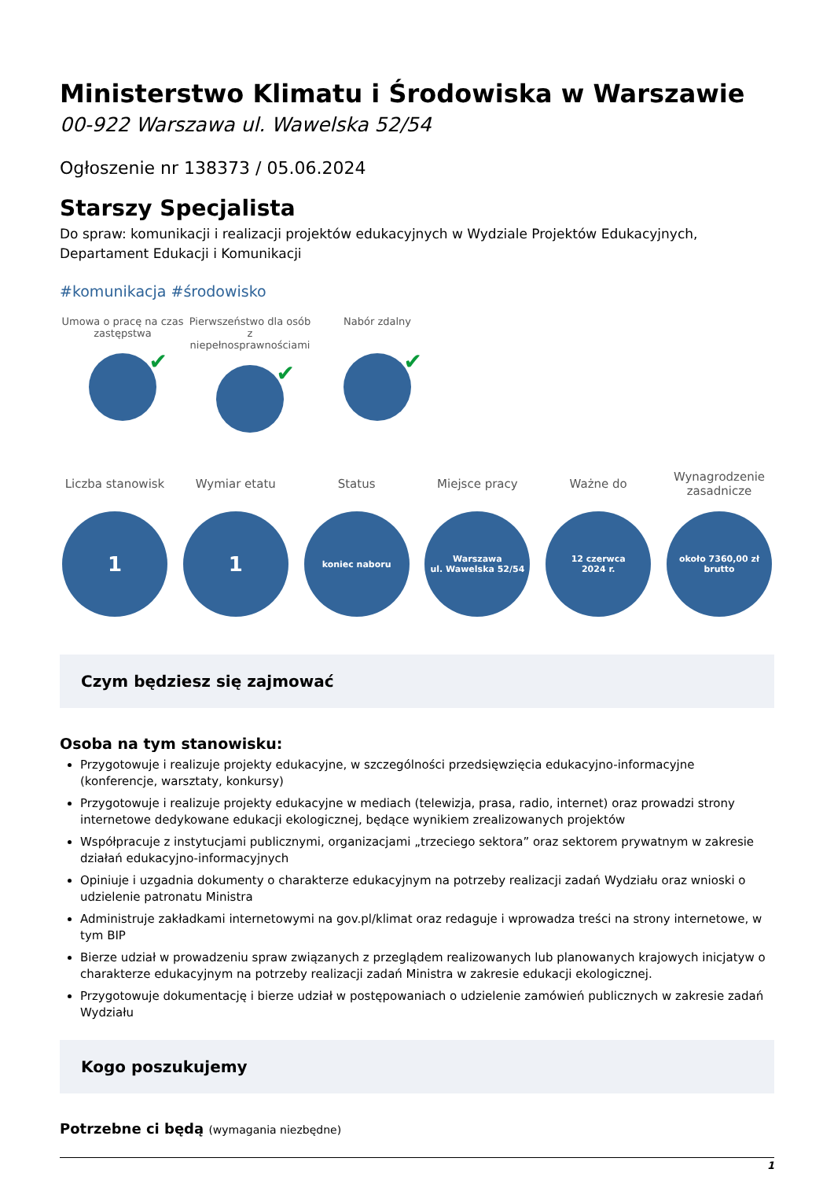Ministerstwo Klimatu i Środowiska w Warszawie
00-922 Warszawa ul. Wawelska 52/54
Ogłoszenie nr 138373 / 05.06.2024
Starszy Specjalista
Do spraw: komunikacji i realizacji projektów edukacyjnych w Wydziale Projektów Edukacyjnych, Departament Edukacji i Komunikacji
#komunikacja #środowisko
Umowa o pracę na czas zastępstwa
✔
Pierwszeństwo dla osób z niepełnosprawnościami
✔
Nabór zdalny
✔
Liczba stanowisk
1
Wymiar etatu
1
Status
koniec naboru
Miejsce pracy
Warszawa
ul. Wawelska 52/54
Ważne do
12 czerwca
2024 r.
Wynagrodzenie zasadnicze
około 7360,00 zł
brutto
Czym będziesz się zajmować
Osoba na tym stanowisku:
Przygotowuje i realizuje projekty edukacyjne, w szczególności przedsięwzięcia edukacyjno-informacyjne (konferencje, warsztaty, konkursy)
Przygotowuje i realizuje projekty edukacyjne w mediach (telewizja, prasa, radio, internet) oraz prowadzi strony internetowe dedykowane edukacji ekologicznej, będące wynikiem zrealizowanych projektów
Współpracuje z instytucjami publicznymi, organizacjami „trzeciego sektora” oraz sektorem prywatnym w zakresie działań edukacyjno-informacyjnych
Opiniuje i uzgadnia dokumenty o charakterze edukacyjnym na potrzeby realizacji zadań Wydziału oraz wnioski o udzielenie patronatu Ministra
Administruje zakładkami internetowymi na gov.pl/klimat oraz redaguje i wprowadza treści na strony internetowe, w tym BIP
Bierze udział w prowadzeniu spraw związanych z przeglądem realizowanych lub planowanych krajowych inicjatyw o charakterze edukacyjnym na potrzeby realizacji zadań Ministra w zakresie edukacji ekologicznej.
Przygotowuje dokumentację i bierze udział w postępowaniach o udzielenie zamówień publicznych w zakresie zadań Wydziału
Kogo poszukujemy
Potrzebne ci będą (wymagania niezbędne)
1